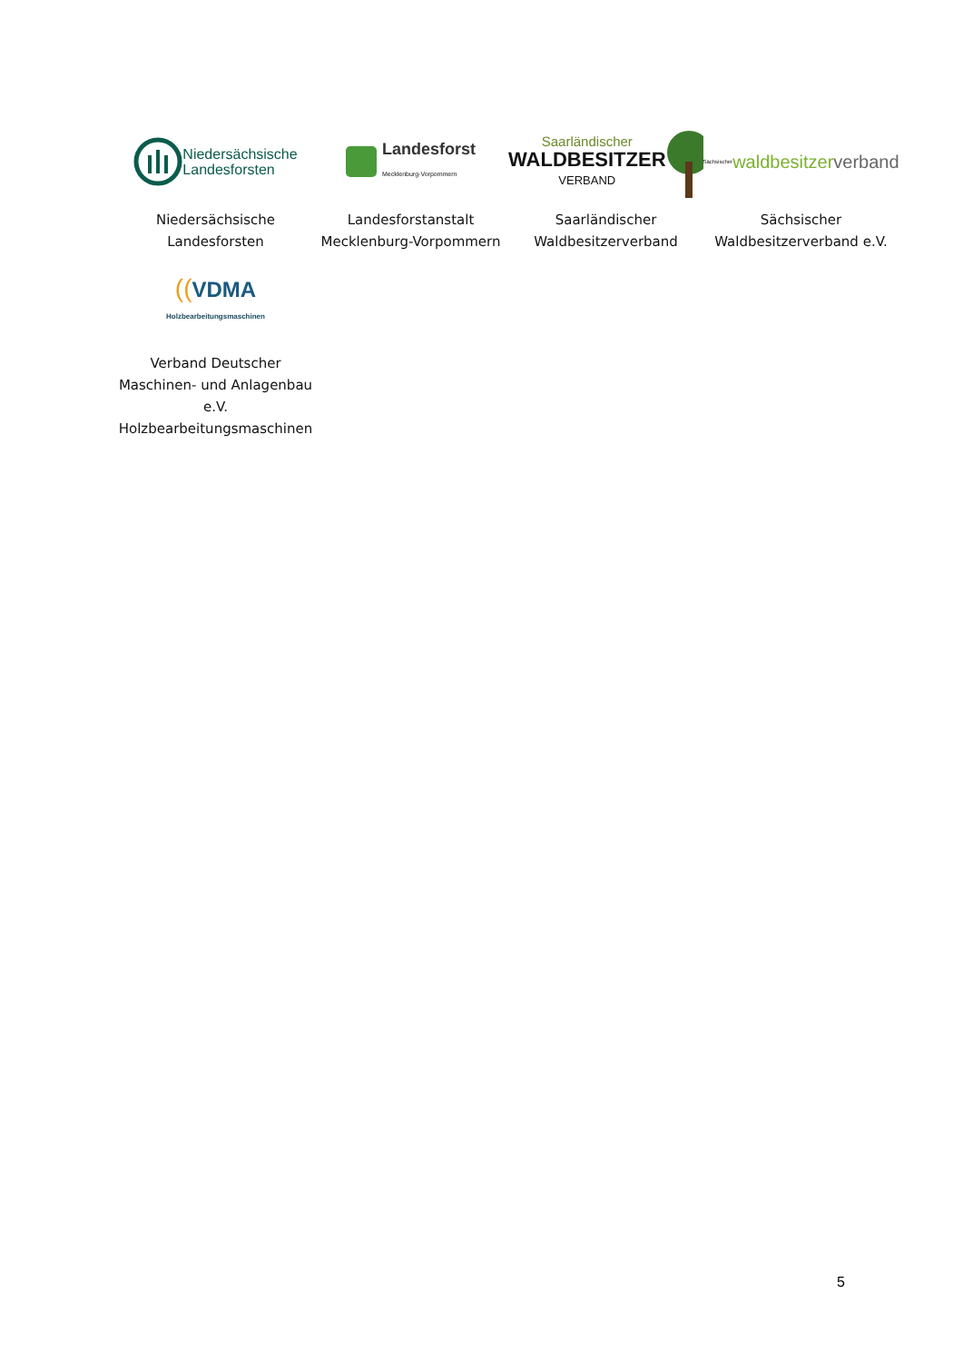Niedersächsische
Landesforsten
Niedersächsische Landesforsten
Landesforst
Mecklenburg-Vorpommern
Landesforstanstalt Mecklenburg-Vorpommern
Saarländischer
WALDBESITZER
VERBAND
Saarländischer Waldbesitzerverband
Sächsischer waldbesitzer verband
Sächsischer Waldbesitzerverband e.V.
((VDMA
Holzbearbeitungsmaschinen
Verband Deutscher Maschinen- und Anlagenbau e.V. Holzbearbeitungsmaschinen
5